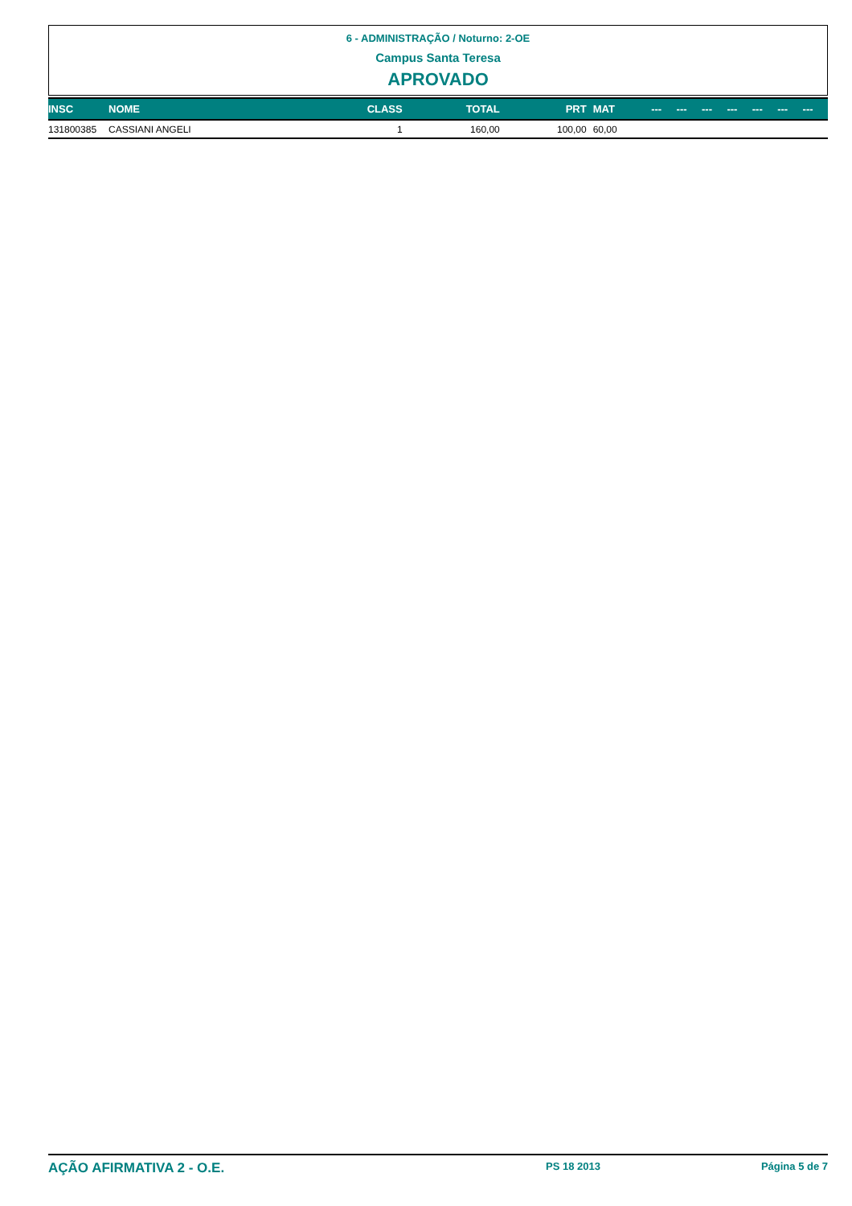6 - ADMINISTRAÇÃO / Noturno: 2-OE
Campus Santa Teresa
APROVADO
| INSC | NOME | CLASS | TOTAL | PRT | MAT | --- | --- | --- | --- | --- | --- | --- |
| --- | --- | --- | --- | --- | --- | --- | --- | --- | --- | --- | --- | --- |
| 131800385 | CASSIANI ANGELI | 1 | 160,00 | 100,00 | 60,00 | | | | | | | |
AÇÃO AFIRMATIVA 2 - O.E. PS 18 2013 Página 5 de 7